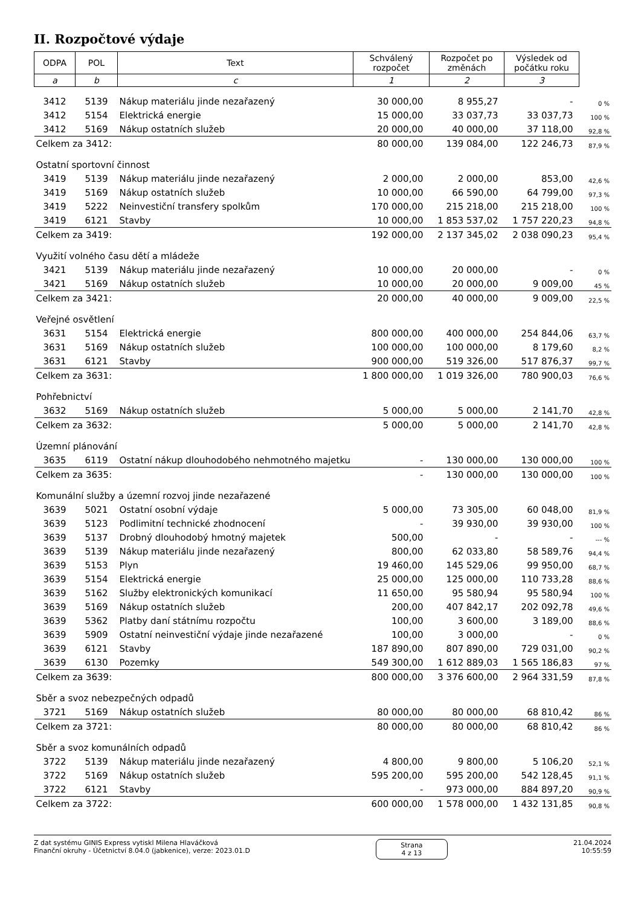II. Rozpočtové výdaje
| ODPA | POL | Text | Schválený rozpočet | Rozpočet po změnách | Výsledek od počátku roku | |
| --- | --- | --- | --- | --- | --- | --- |
| a | b | c | 1 | 2 | 3 | |
| 3412 | 5139 | Nákup materiálu jinde nezařazený | 30 000,00 | 8 955,27 | - | 0 % |
| 3412 | 5154 | Elektrická energie | 15 000,00 | 33 037,73 | 33 037,73 | 100 % |
| 3412 | 5169 | Nákup ostatních služeb | 20 000,00 | 40 000,00 | 37 118,00 | 92,8 % |
| Celkem za 3412: | | | 80 000,00 | 139 084,00 | 122 246,73 | 87,9 % |
| Ostatní sportovní činnost | | | | | | |
| 3419 | 5139 | Nákup materiálu jinde nezařazený | 2 000,00 | 2 000,00 | 853,00 | 42,6 % |
| 3419 | 5169 | Nákup ostatních služeb | 10 000,00 | 66 590,00 | 64 799,00 | 97,3 % |
| 3419 | 5222 | Neinvestiční transfery spolkům | 170 000,00 | 215 218,00 | 215 218,00 | 100 % |
| 3419 | 6121 | Stavby | 10 000,00 | 1 853 537,02 | 1 757 220,23 | 94,8 % |
| Celkem za 3419: | | | 192 000,00 | 2 137 345,02 | 2 038 090,23 | 95,4 % |
| Využití volného času dětí a mládeže | | | | | | |
| 3421 | 5139 | Nákup materiálu jinde nezařazený | 10 000,00 | 20 000,00 | - | 0 % |
| 3421 | 5169 | Nákup ostatních služeb | 10 000,00 | 20 000,00 | 9 009,00 | 45 % |
| Celkem za 3421: | | | 20 000,00 | 40 000,00 | 9 009,00 | 22,5 % |
| Veřejné osvětlení | | | | | | |
| 3631 | 5154 | Elektrická energie | 800 000,00 | 400 000,00 | 254 844,06 | 63,7 % |
| 3631 | 5169 | Nákup ostatních služeb | 100 000,00 | 100 000,00 | 8 179,60 | 8,2 % |
| 3631 | 6121 | Stavby | 900 000,00 | 519 326,00 | 517 876,37 | 99,7 % |
| Celkem za 3631: | | | 1 800 000,00 | 1 019 326,00 | 780 900,03 | 76,6 % |
| Pohřebnictví | | | | | | |
| 3632 | 5169 | Nákup ostatních služeb | 5 000,00 | 5 000,00 | 2 141,70 | 42,8 % |
| Celkem za 3632: | | | 5 000,00 | 5 000,00 | 2 141,70 | 42,8 % |
| Územní plánování | | | | | | |
| 3635 | 6119 | Ostatní nákup dlouhodobého nehmotného majetku | - | 130 000,00 | 130 000,00 | 100 % |
| Celkem za 3635: | | | - | 130 000,00 | 130 000,00 | 100 % |
| Komunální služby a územní rozvoj jinde nezařazené | | | | | | |
| 3639 | 5021 | Ostatní osobní výdaje | 5 000,00 | 73 305,00 | 60 048,00 | 81,9 % |
| 3639 | 5123 | Podlimitní technické zhodnocení | - | 39 930,00 | 39 930,00 | 100 % |
| 3639 | 5137 | Drobný dlouhodobý hmotný majetek | 500,00 | - | - | --- % |
| 3639 | 5139 | Nákup materiálu jinde nezařazený | 800,00 | 62 033,80 | 58 589,76 | 94,4 % |
| 3639 | 5153 | Plyn | 19 460,00 | 145 529,06 | 99 950,00 | 68,7 % |
| 3639 | 5154 | Elektrická energie | 25 000,00 | 125 000,00 | 110 733,28 | 88,6 % |
| 3639 | 5162 | Služby elektronických komunikací | 11 650,00 | 95 580,94 | 95 580,94 | 100 % |
| 3639 | 5169 | Nákup ostatních služeb | 200,00 | 407 842,17 | 202 092,78 | 49,6 % |
| 3639 | 5362 | Platby daní státnímu rozpočtu | 100,00 | 3 600,00 | 3 189,00 | 88,6 % |
| 3639 | 5909 | Ostatní neinvestiční výdaje jinde nezařazené | 100,00 | 3 000,00 | - | 0 % |
| 3639 | 6121 | Stavby | 187 890,00 | 807 890,00 | 729 031,00 | 90,2 % |
| 3639 | 6130 | Pozemky | 549 300,00 | 1 612 889,03 | 1 565 186,83 | 97 % |
| Celkem za 3639: | | | 800 000,00 | 3 376 600,00 | 2 964 331,59 | 87,8 % |
| Sběr a svoz nebezpečných odpadů | | | | | | |
| 3721 | 5169 | Nákup ostatních služeb | 80 000,00 | 80 000,00 | 68 810,42 | 86 % |
| Celkem za 3721: | | | 80 000,00 | 80 000,00 | 68 810,42 | 86 % |
| Sběr a svoz komunálních odpadů | | | | | | |
| 3722 | 5139 | Nákup materiálu jinde nezařazený | 4 800,00 | 9 800,00 | 5 106,20 | 52,1 % |
| 3722 | 5169 | Nákup ostatních služeb | 595 200,00 | 595 200,00 | 542 128,45 | 91,1 % |
| 3722 | 6121 | Stavby | - | 973 000,00 | 884 897,20 | 90,9 % |
| Celkem za 3722: | | | 600 000,00 | 1 578 000,00 | 1 432 131,85 | 90,8 % |
Z dat systému GINIS Express vytiskl Milena Hlaváčková
Finanční okruhy - Účetnictví 8.04.0 (jabkenice), verze: 2023.01.D
Strana
4 z 13
21.04.2024
10:55:59